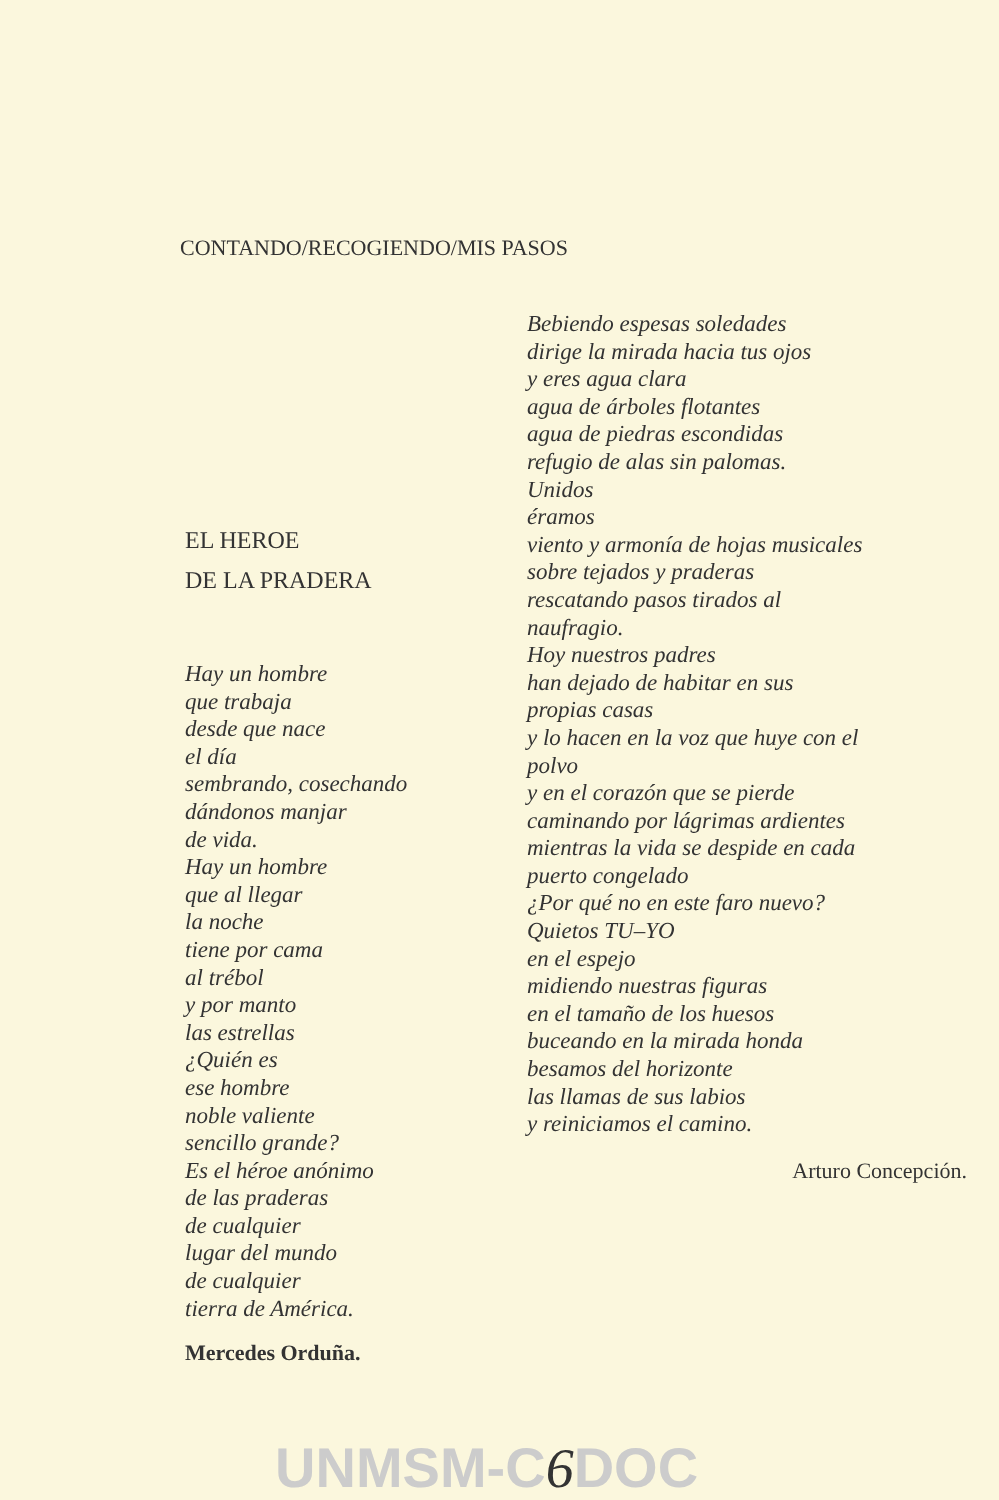CONTANDO/RECOGIENDO/MIS PASOS
EL HEROE
DE LA PRADERA
Hay un hombre
que trabaja
desde que nace
el día
sembrando, cosechando
dándonos manjar
de vida.
Hay un hombre
que al llegar
la noche
tiene por cama
al trébol
y por manto
las estrellas
¿Quién es
ese hombre
noble valiente
sencillo grande?
Es el héroe anónimo
de las praderas
de cualquier
lugar del mundo
de cualquier
tierra de América.
Mercedes Orduña.
Bebiendo espesas soledades
dirige la mirada hacia tus ojos
y eres agua clara
agua de árboles flotantes
agua de piedras escondidas
refugio de alas sin palomas.
Unidos
éramos
viento y armonía de hojas musicales
sobre tejados y praderas
rescatando pasos tirados al
naufragio.
Hoy nuestros padres
han dejado de habitar en sus
propias casas
y lo hacen en la voz que huye con el
polvo
y en el corazón que se pierde
caminando por lágrimas ardientes
mientras la vida se despide en cada
puerto congelado
¿Por qué no en este faro nuevo?
Quietos TU–YO
en el espejo
midiendo nuestras figuras
en el tamaño de los huesos
buceando en la mirada honda
besamos del horizonte
las llamas de sus labios
y reiniciamos el camino.
Arturo Concepción.
UNMSM-C6 DOC